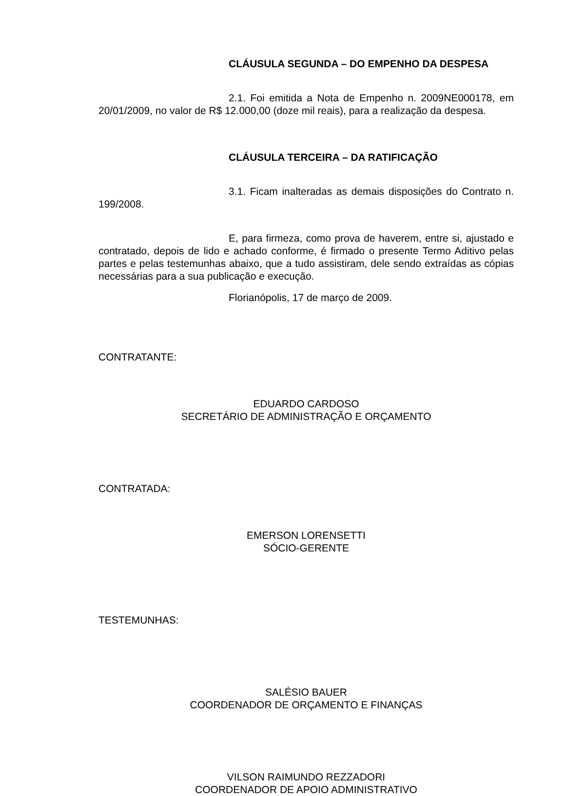CLÁUSULA SEGUNDA – DO EMPENHO DA DESPESA
2.1. Foi emitida a Nota de Empenho n. 2009NE000178, em 20/01/2009, no valor de R$ 12.000,00 (doze mil reais), para a realização da despesa.
CLÁUSULA TERCEIRA – DA RATIFICAÇÃO
3.1. Ficam inalteradas as demais disposições do Contrato n. 199/2008.
E, para firmeza, como prova de haverem, entre si, ajustado e contratado, depois de lido e achado conforme, é firmado o presente Termo Aditivo pelas partes e pelas testemunhas abaixo, que a tudo assistiram, dele sendo extraídas as cópias necessárias para a sua publicação e execução.
Florianópolis, 17 de março de 2009.
CONTRATANTE:
EDUARDO CARDOSO
SECRETÁRIO DE ADMINISTRAÇÃO E ORÇAMENTO
CONTRATADA:
EMERSON LORENSETTI
SÓCIO-GERENTE
TESTEMUNHAS:
SALÉSIO BAUER
COORDENADOR DE ORÇAMENTO E FINANÇAS
VILSON RAIMUNDO REZZADORI
COORDENADOR DE APOIO ADMINISTRATIVO